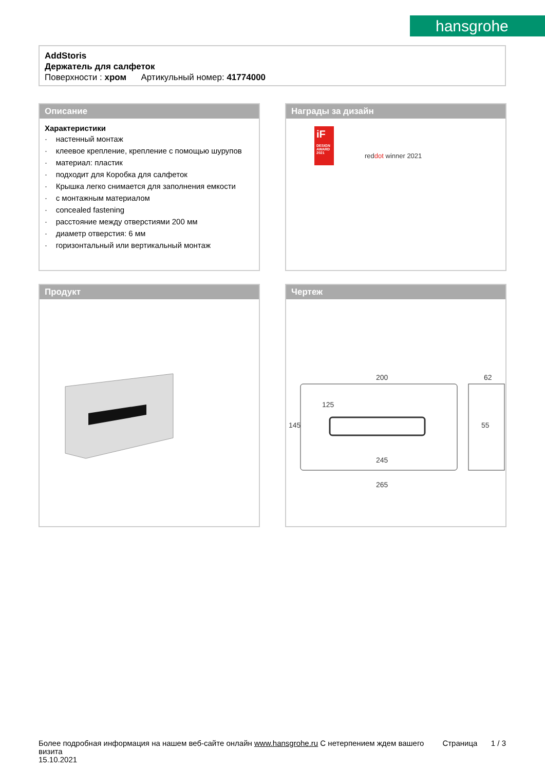hansgrohe
AddStoris
Держатель для салфеток
Поверхности : хром Артикульный номер: 41774000
Описание
Характеристики
· настенный монтаж
· клеевое крепление, крепление с помощью шурупов
· материал: пластик
· подходит для Коробка для салфеток
· Крышка легко снимается для заполнения емкости
· с монтажным материалом
· concealed fastening
· расстояние между отверстиями 200 мм
· диаметр отверстия: 6 мм
· горизонтальный или вертикальный монтаж
Награды за дизайн
iF
DESIGN AWARD 2021
reddot winner 2021
Продукт
Чертеж
200
245
265
62
55
145
125
Более подробная информация на нашем веб-сайте онлайн www.hansgrohe.ru С нетерпением ждем вашего визита
15.10.2021
Страница 1 / 3